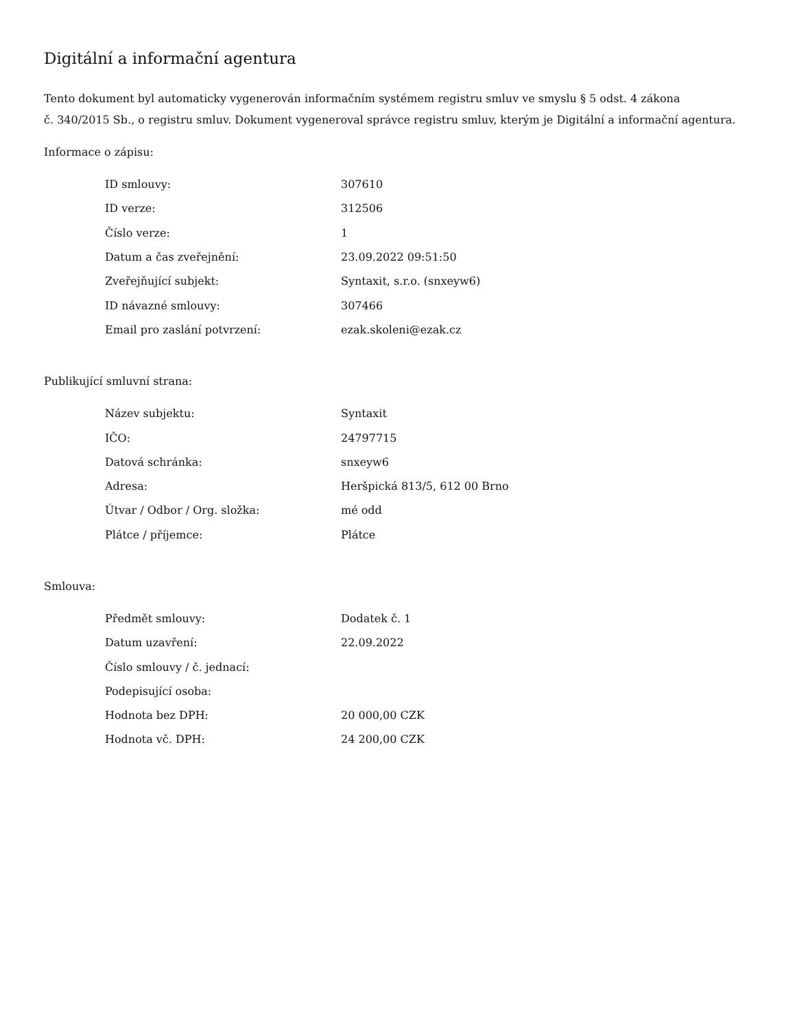Digitální a informační agentura
Tento dokument byl automaticky vygenerován informačním systémem registru smluv ve smyslu § 5 odst. 4 zákona
č. 340/2015 Sb., o registru smluv. Dokument vygeneroval správce registru smluv, kterým je Digitální a informační agentura.
Informace o zápisu:
| ID smlouvy: | 307610 |
| ID verze: | 312506 |
| Číslo verze: | 1 |
| Datum a čas zveřejnění: | 23.09.2022 09:51:50 |
| Zveřejňující subjekt: | Syntaxit, s.r.o. (snxeyw6) |
| ID návazné smlouvy: | 307466 |
| Email pro zaslání potvrzení: | ezak.skoleni@ezak.cz |
Publikující smluvní strana:
| Název subjektu: | Syntaxit |
| IČO: | 24797715 |
| Datová schránka: | snxeyw6 |
| Adresa: | Heršpická 813/5, 612 00 Brno |
| Útvar / Odbor / Org. složka: | mé odd |
| Plátce / příjemce: | Plátce |
Smlouva:
| Předmět smlouvy: | Dodatek č. 1 |
| Datum uzavření: | 22.09.2022 |
| Číslo smlouvy / č. jednací: | |
| Podepisující osoba: | |
| Hodnota bez DPH: | 20 000,00 CZK |
| Hodnota vč. DPH: | 24 200,00 CZK |